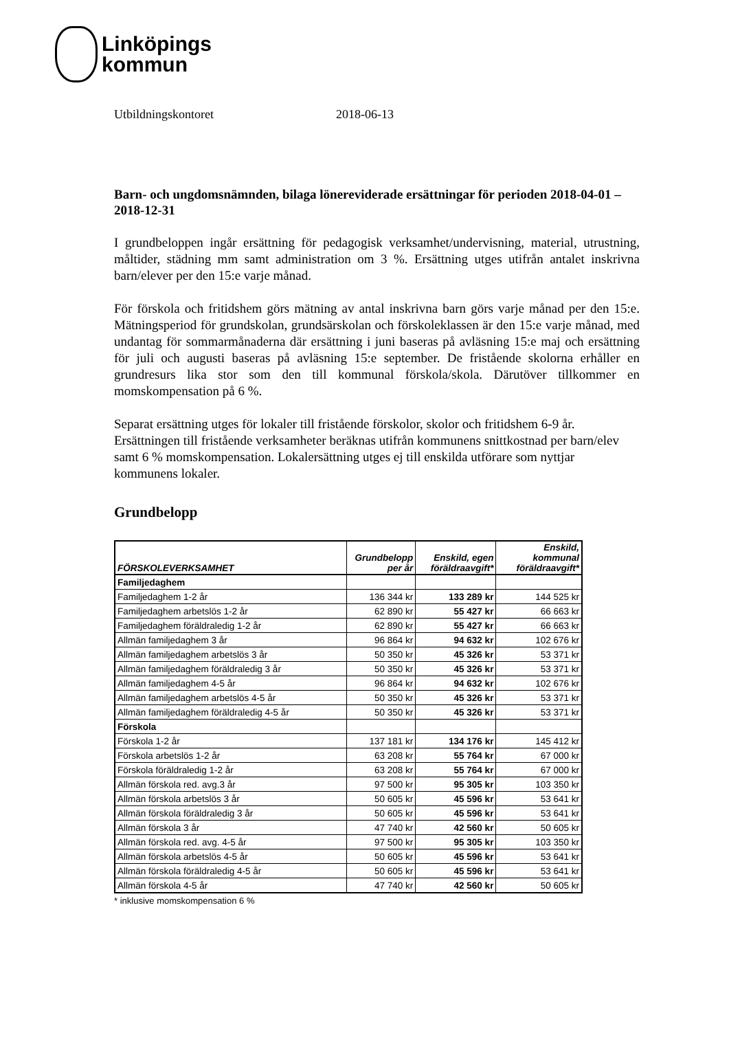Linköpings
kommun
Utbildningskontoret 2018-06-13
Barn- och ungdomsnämnden, bilaga lönereviderade ersättningar för perioden 2018-04-01 – 2018-12-31
I grundbeloppen ingår ersättning för pedagogisk verksamhet/undervisning, material, utrustning, måltider, städning mm samt administration om 3 %. Ersättning utges utifrån antalet inskrivna barn/elever per den 15:e varje månad.
För förskola och fritidshem görs mätning av antal inskrivna barn görs varje månad per den 15:e. Mätningsperiod för grundskolan, grundsärskolan och förskoleklassen är den 15:e varje månad, med undantag för sommarmånaderna där ersättning i juni baseras på avläsning 15:e maj och ersättning för juli och augusti baseras på avläsning 15:e september. De fristående skolorna erhåller en grundresurs lika stor som den till kommunal förskola/skola. Därutöver tillkommer en momskompensation på 6 %.
Separat ersättning utges för lokaler till fristående förskolor, skolor och fritidshem 6-9 år. Ersättningen till fristående verksamheter beräknas utifrån kommunens snittkostnad per barn/elev samt 6 % momskompensation. Lokalersättning utges ej till enskilda utförare som nyttjar kommunens lokaler.
Grundbelopp
| FÖRSKOLEVERKSAMHET | Grundbelopp per år | Enskild, egen föräldraavgift* | Enskild, kommunal föräldraavgift* |
| --- | --- | --- | --- |
| Familjedaghem | | | |
| Familjedaghem 1-2 år | 136 344 kr | 133 289 kr | 144 525 kr |
| Familjedaghem arbetslös 1-2 år | 62 890 kr | 55 427 kr | 66 663 kr |
| Familjedaghem föräldraledig 1-2 år | 62 890 kr | 55 427 kr | 66 663 kr |
| Allmän familjedaghem 3 år | 96 864 kr | 94 632 kr | 102 676 kr |
| Allmän familjedaghem arbetslös 3 år | 50 350 kr | 45 326 kr | 53 371 kr |
| Allmän familjedaghem föräldraledig 3 år | 50 350 kr | 45 326 kr | 53 371 kr |
| Allmän familjedaghem 4-5 år | 96 864 kr | 94 632 kr | 102 676 kr |
| Allmän familjedaghem arbetslös 4-5 år | 50 350 kr | 45 326 kr | 53 371 kr |
| Allmän familjedaghem föräldraledig 4-5 år | 50 350 kr | 45 326 kr | 53 371 kr |
| Förskola | | | |
| Förskola 1-2 år | 137 181 kr | 134 176 kr | 145 412 kr |
| Förskola arbetslös 1-2 år | 63 208 kr | 55 764 kr | 67 000 kr |
| Förskola föräldraledig 1-2 år | 63 208 kr | 55 764 kr | 67 000 kr |
| Allmän förskola red. avg.3 år | 97 500 kr | 95 305 kr | 103 350 kr |
| Allmän förskola arbetslös 3 år | 50 605 kr | 45 596 kr | 53 641 kr |
| Allmän förskola föräldraledig 3 år | 50 605 kr | 45 596 kr | 53 641 kr |
| Allmän förskola 3 år | 47 740 kr | 42 560 kr | 50 605 kr |
| Allmän förskola red. avg. 4-5 år | 97 500 kr | 95 305 kr | 103 350 kr |
| Allmän förskola arbetslös 4-5 år | 50 605 kr | 45 596 kr | 53 641 kr |
| Allmän förskola föräldraledig 4-5 år | 50 605 kr | 45 596 kr | 53 641 kr |
| Allmän förskola 4-5 år | 47 740 kr | 42 560 kr | 50 605 kr |
* inklusive momskompensation 6 %